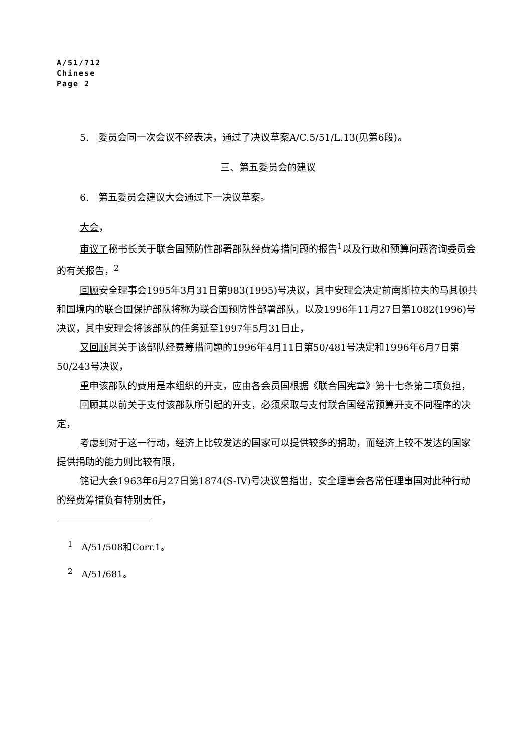A/51/712
Chinese
Page 2
5.　委员会同一次会议不经表决，通过了决议草案A/C.5/51/L.13(见第6段)。
三、第五委员会的建议
6.　第五委员会建议大会通过下一决议草案。
大会，
审议了秘书长关于联合国预防性部署部队经费筹措问题的报告<sup>1</sup>以及行政和预算问题咨询委员会的有关报告，<sup>2</sup>
回顾安全理事会1995年3月31日第983(1995)号决议，其中安理会决定前南斯拉夫的马其顿共和国境内的联合国保护部队将称为联合国预防性部署部队，以及1996年11月27日第1082(1996)号决议，其中安理会将该部队的任务延至1997年5月31日止，
又回顾其关于该部队经费筹措问题的1996年4月11日第50/481号决定和1996年6月7日第50/243号决议，
重申该部队的费用是本组织的开支，应由各会员国根据《联合国宪章》第十七条第二项负担，
回顾其以前关于支付该部队所引起的开支，必须采取与支付联合国经常预算开支不同程序的决定，
考虑到对于这一行动，经济上比较发达的国家可以提供较多的捐助，而经济上较不发达的国家提供捐助的能力则比较有限，
铭记大会1963年6月27日第1874(S-IV)号决议曾指出，安全理事会各常任理事国对此种行动的经费筹措负有特别责任，
<sup>1</sup>　A/51/508和Corr.1。
<sup>2</sup>　A/51/681。